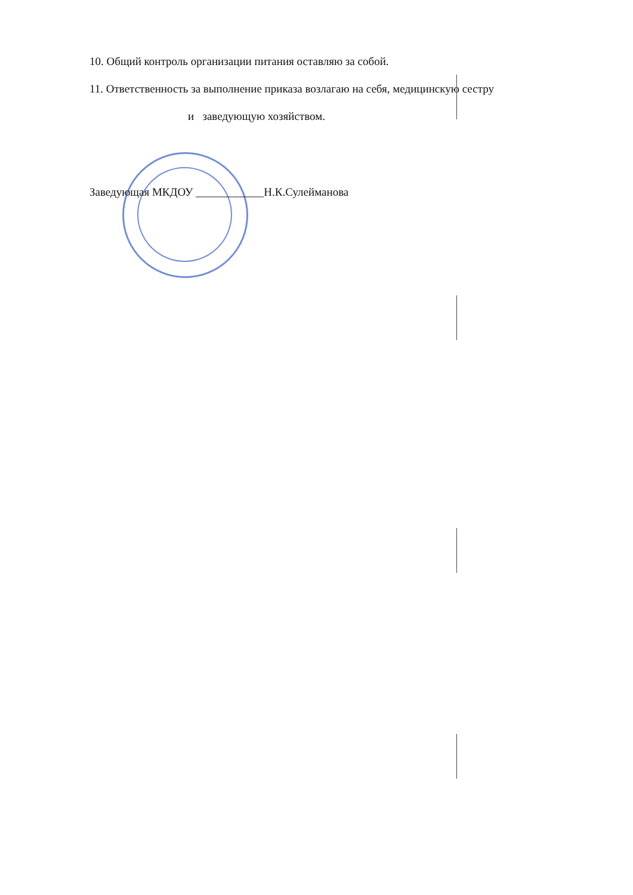10. Общий контроль организации питания оставляю за собой.
11. Ответственность за выполнение приказа возлагаю на себя, медицинскую сестру
и заведующую хозяйством.
Заведующая МКДОУ ____________Н.К.Сулейманова